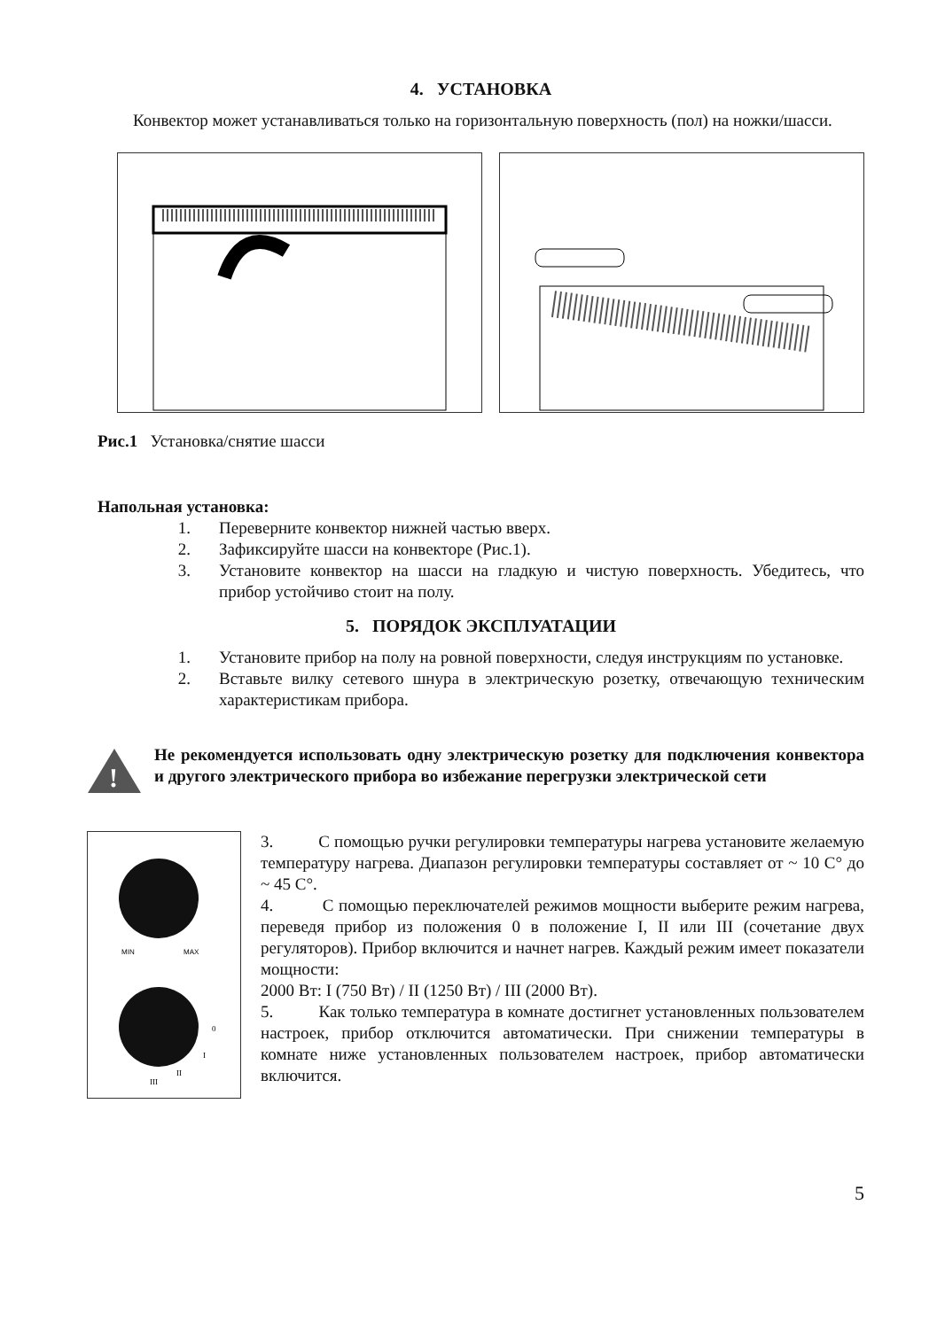4. УСТАНОВКА
Конвектор может устанавливаться только на горизонтальную поверхность (пол) на ножки/шасси.
Рис.1 Установка/снятие шасси
Напольная установка:
1. Переверните конвектор нижней частью вверх.
2. Зафиксируйте шасси на конвекторе (Рис.1).
3. Установите конвектор на шасси на гладкую и чистую поверхность. Убедитесь, что прибор устойчиво стоит на полу.
5. ПОРЯДОК ЭКСПЛУАТАЦИИ
1. Установите прибор на полу на ровной поверхности, следуя инструкциям по установке.
2. Вставьте вилку сетевого шнура в электрическую розетку, отвечающую техническим характеристикам прибора.
!
Не рекомендуется использовать одну электрическую розетку для подключения конвектора и другого электрического прибора во избежание перегрузки электрической сети
MIN
MAX
III
II
I
0
3. С помощью ручки регулировки температуры нагрева установите желаемую температуру нагрева. Диапазон регулировки температуры составляет от ~ 10 С° до ~ 45 С°.
4. С помощью переключателей режимов мощности выберите режим нагрева, переведя прибор из положения 0 в положение I, II или III (сочетание двух регуляторов). Прибор включится и начнет нагрев. Каждый режим имеет показатели мощности:
2000 Вт: I (750 Вт) / II (1250 Вт) / III (2000 Вт).
5. Как только температура в комнате достигнет установленных пользователем настроек, прибор отключится автоматически. При снижении температуры в комнате ниже установленных пользователем настроек, прибор автоматически включится.
5